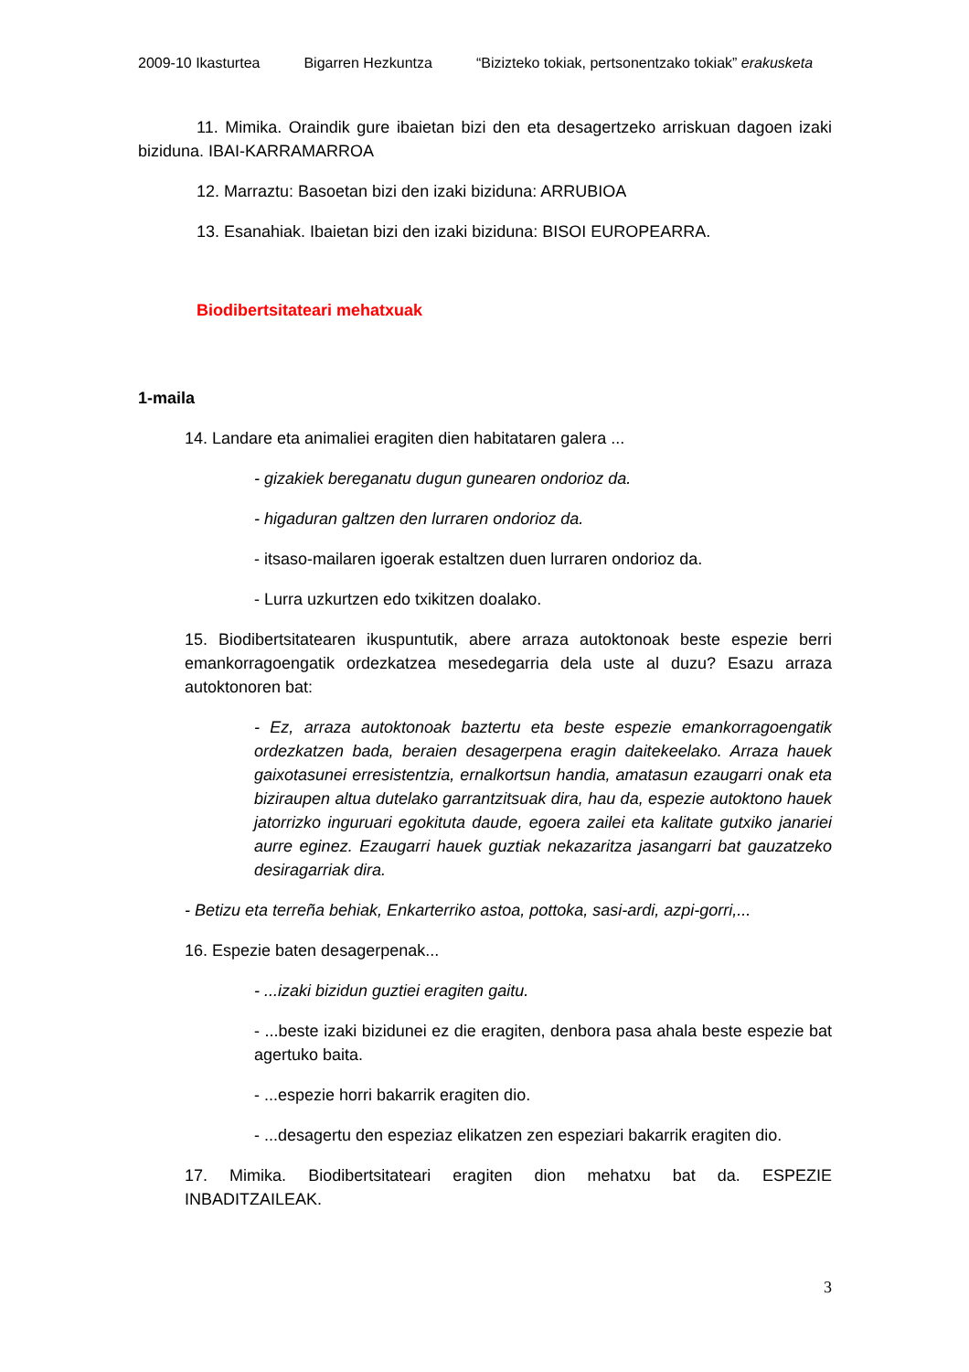2009-10 Ikasturtea Bigarren Hezkuntza “Bizizteko tokiak, pertsonentzako tokiak” erakusketa
11. Mimika. Oraindik gure ibaietan bizi den eta desagertzeko arriskuan dagoen izaki biziduna. IBAI-KARRAMARROA
12. Marraztu: Basoetan bizi den izaki biziduna: ARRUBIOA
13. Esanahiak. Ibaietan bizi den izaki biziduna: BISOI EUROPEARRA.
Biodibertsitateari mehatxuak
1-maila
14. Landare eta animaliei eragiten dien habitataren galera ...
- gizakiek bereganatu dugun gunearen ondorioz da.
- higaduran galtzen den lurraren ondorioz da.
- itsaso-mailaren igoerak estaltzen duen lurraren ondorioz da.
- Lurra uzkurtzen edo txikitzen doalako.
15. Biodibertsitatearen ikuspuntutik, abere arraza autoktonoak beste espezie berri emankorragoengatik ordezkatzea mesedegarria dela uste al duzu? Esazu arraza autoktonoren bat:
- Ez, arraza autoktonoak baztertu eta beste espezie emankorragoengatik ordezkatzen bada, beraien desagerpena eragin daitekeelako. Arraza hauek gaixotasunei erresistentzia, ernalkortsun handia, amatasun ezaugarri onak eta biziraupen altua dutelako garrantzitsuak dira, hau da, espezie autoktono hauek jatorrizko inguruari egokituta daude, egoera zailei eta kalitate gutxiko janariei aurre eginez. Ezaugarri hauek guztiak nekazaritza jasangarri bat gauzatzeko desiragarriak dira.
- Betizu eta terreña behiak, Enkarterriko astoa, pottoka, sasi-ardi, azpi-gorri,...
16. Espezie baten desagerpenak...
- ...izaki bizidun guztiei eragiten gaitu.
- ...beste izaki bizidunei ez die eragiten, denbora pasa ahala beste espezie bat agertuko baita.
- ...espezie horri bakarrik eragiten dio.
- ...desagertu den espeziaz elikatzen zen espeziari bakarrik eragiten dio.
17. Mimika. Biodibertsitateari eragiten dion mehatxu bat da. ESPEZIE INBADITZAILEAK.
3